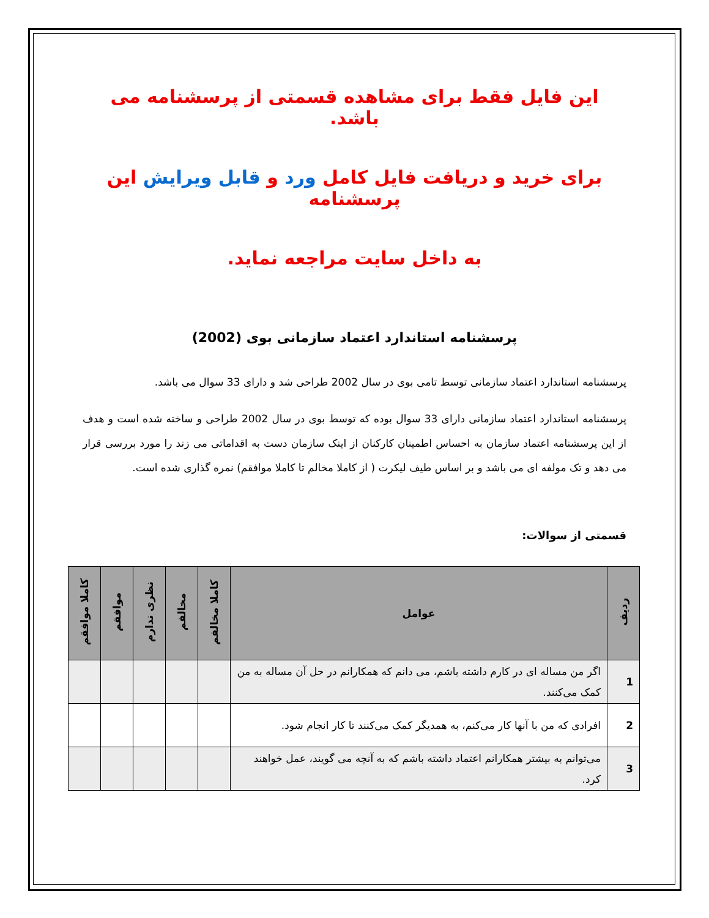این فایل فقط برای مشاهده قسمتی از پرسشنامه می باشد.
برای خرید و دریافت فایل کامل ورد و قابل ویرایش این پرسشنامه
به داخل سایت مراجعه نماید.
پرسشنامه استاندارد اعتماد سازمانی بوی (2002)
پرسشنامه استاندارد اعتماد سازمانی توسط تامی بوی در سال 2002 طراحی شد و دارای 33 سوال می باشد.
پرسشنامه استاندارد اعتماد سازمانی دارای 33 سوال بوده که توسط بوی در سال 2002 طراحی و ساخته شده است و هدف از این پرسشنامه اعتماد سازمان به احساس اطمینان کارکنان از اینک سازمان دست به اقداماتی می زند را مورد بررسی قرار می دهد و تک مولفه ای می باشد و بر اساس طیف لیکرت ( از کاملا مخالم تا کاملا موافقم) نمره گذاری شده است.
قسمتی از سوالات:
| ردیف | عوامل | کاملا مخالفم | مخالفم | نظری ندارم | موافقم | کاملا موافقم |
| --- | --- | --- | --- | --- | --- | --- |
| 1 | اگر من مساله ای در کارم داشته باشم، می دانم که همکارانم در حل آن مساله به من کمک می‌کنند. | | | | | |
| 2 | افرادی که من با آنها کار می‌کنم، به همدیگر کمک می‌کنند تا کار انجام شود. | | | | | |
| 3 | می‌توانم به بیشتر همکارانم اعتماد داشته باشم که به آنچه می گویند، عمل خواهند کرد. | | | | | |